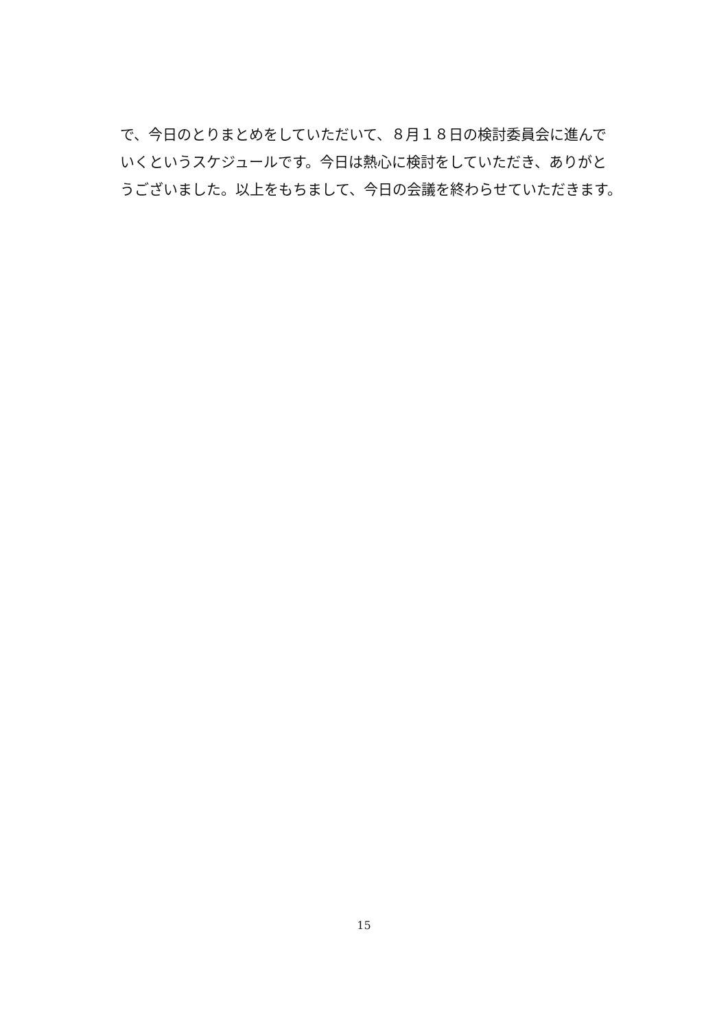で、今日のとりまとめをしていただいて、８月１８日の検討委員会に進んで
いくというスケジュールです。今日は熱心に検討をしていただき、ありがと
うございました。以上をもちまして、今日の会議を終わらせていただきます。
15